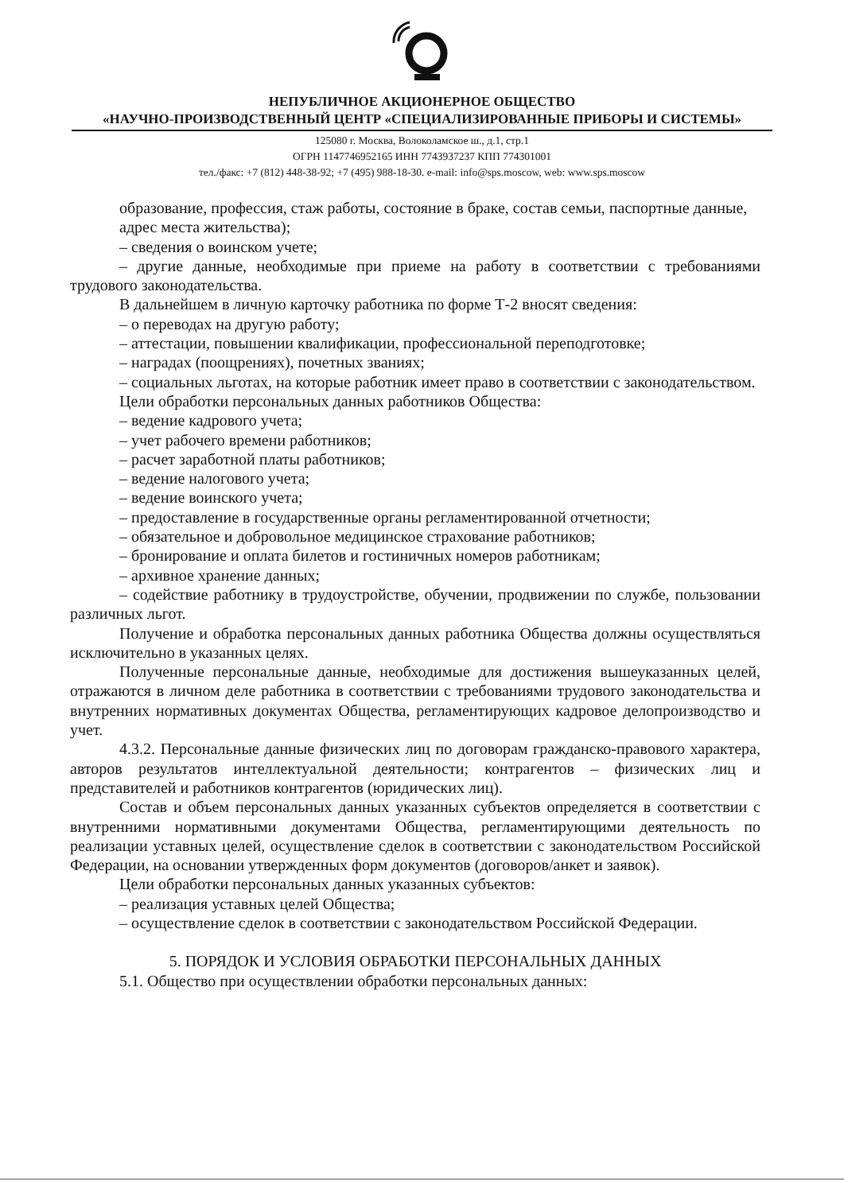НЕПУБЛИЧНОЕ АКЦИОНЕРНОЕ ОБЩЕСТВО
«НАУЧНО-ПРОИЗВОДСТВЕННЫЙ ЦЕНТР «СПЕЦИАЛИЗИРОВАННЫЕ ПРИБОРЫ И СИСТЕМЫ»
125080 г. Москва, Волоколамское ш., д.1, стр.1
ОГРН 1147746952165 ИНН 7743937237 КПП 774301001
тел./факс: +7 (812) 448-38-92; +7 (495) 988-18-30. e-mail: info@sps.moscow, web: www.sps.moscow
образование, профессия, стаж работы, состояние в браке, состав семьи, паспортные данные,
адрес места жительства);
– сведения о воинском учете;
– другие данные, необходимые при приеме на работу в соответствии с требованиями трудового законодательства.
В дальнейшем в личную карточку работника по форме Т-2 вносят сведения:
– о переводах на другую работу;
– аттестации, повышении квалификации, профессиональной переподготовке;
– наградах (поощрениях), почетных званиях;
– социальных льготах, на которые работник имеет право в соответствии с законодательством.
Цели обработки персональных данных работников Общества:
– ведение кадрового учета;
– учет рабочего времени работников;
– расчет заработной платы работников;
– ведение налогового учета;
– ведение воинского учета;
– предоставление в государственные органы регламентированной отчетности;
– обязательное и добровольное медицинское страхование работников;
– бронирование и оплата билетов и гостиничных номеров работникам;
– архивное хранение данных;
– содействие работнику в трудоустройстве, обучении, продвижении по службе, пользовании различных льгот.
Получение и обработка персональных данных работника Общества должны осуществляться исключительно в указанных целях.
Полученные персональные данные, необходимые для достижения вышеуказанных целей, отражаются в личном деле работника в соответствии с требованиями трудового законодательства и внутренних нормативных документах Общества, регламентирующих кадровое делопроизводство и учет.
4.3.2. Персональные данные физических лиц по договорам гражданско-правового характера, авторов результатов интеллектуальной деятельности; контрагентов – физических лиц и представителей и работников контрагентов (юридических лиц).
Состав и объем персональных данных указанных субъектов определяется в соответствии с внутренними нормативными документами Общества, регламентирующими деятельность по реализации уставных целей, осуществление сделок в соответствии с законодательством Российской Федерации, на основании утвержденных форм документов (договоров/анкет и заявок).
Цели обработки персональных данных указанных субъектов:
– реализация уставных целей Общества;
– осуществление сделок в соответствии с законодательством Российской Федерации.
5. ПОРЯДОК И УСЛОВИЯ ОБРАБОТКИ ПЕРСОНАЛЬНЫХ ДАННЫХ
5.1. Общество при осуществлении обработки персональных данных: